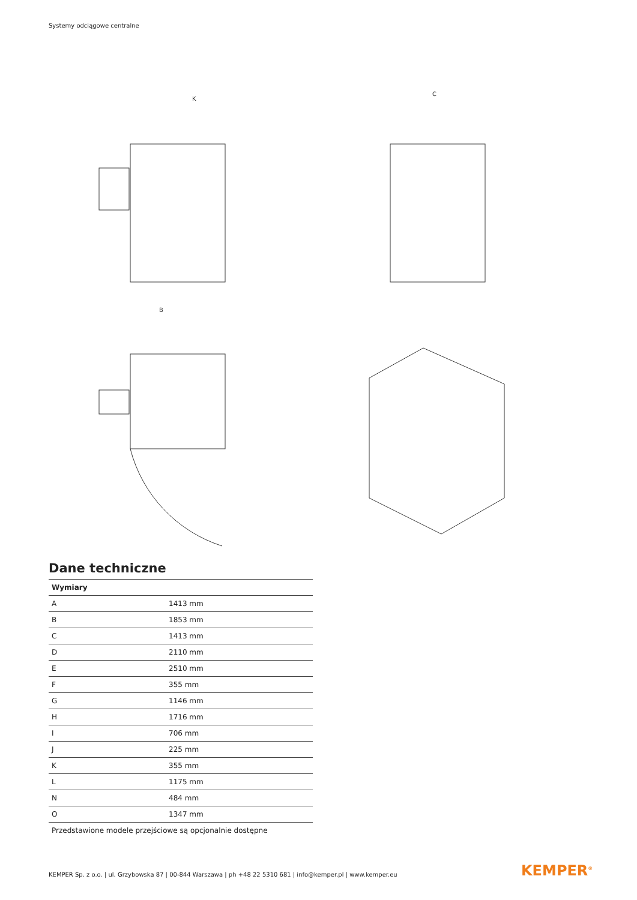Systemy odciągowe centralne
K
C
B
Dane techniczne
| Wymiary | |
| --- | --- |
| A | 1413 mm |
| B | 1853 mm |
| C | 1413 mm |
| D | 2110 mm |
| E | 2510 mm |
| F | 355 mm |
| G | 1146 mm |
| H | 1716 mm |
| I | 706 mm |
| J | 225 mm |
| K | 355 mm |
| L | 1175 mm |
| N | 484 mm |
| O | 1347 mm |
Przedstawione modele przejściowe są opcjonalnie dostępne
KEMPER Sp. z o.o. | ul. Grzybowska 87 | 00-844 Warszawa | ph +48 22 5310 681 | info@kemper.pl | www.kemper.eu
KEMPER<sup>®</sup>